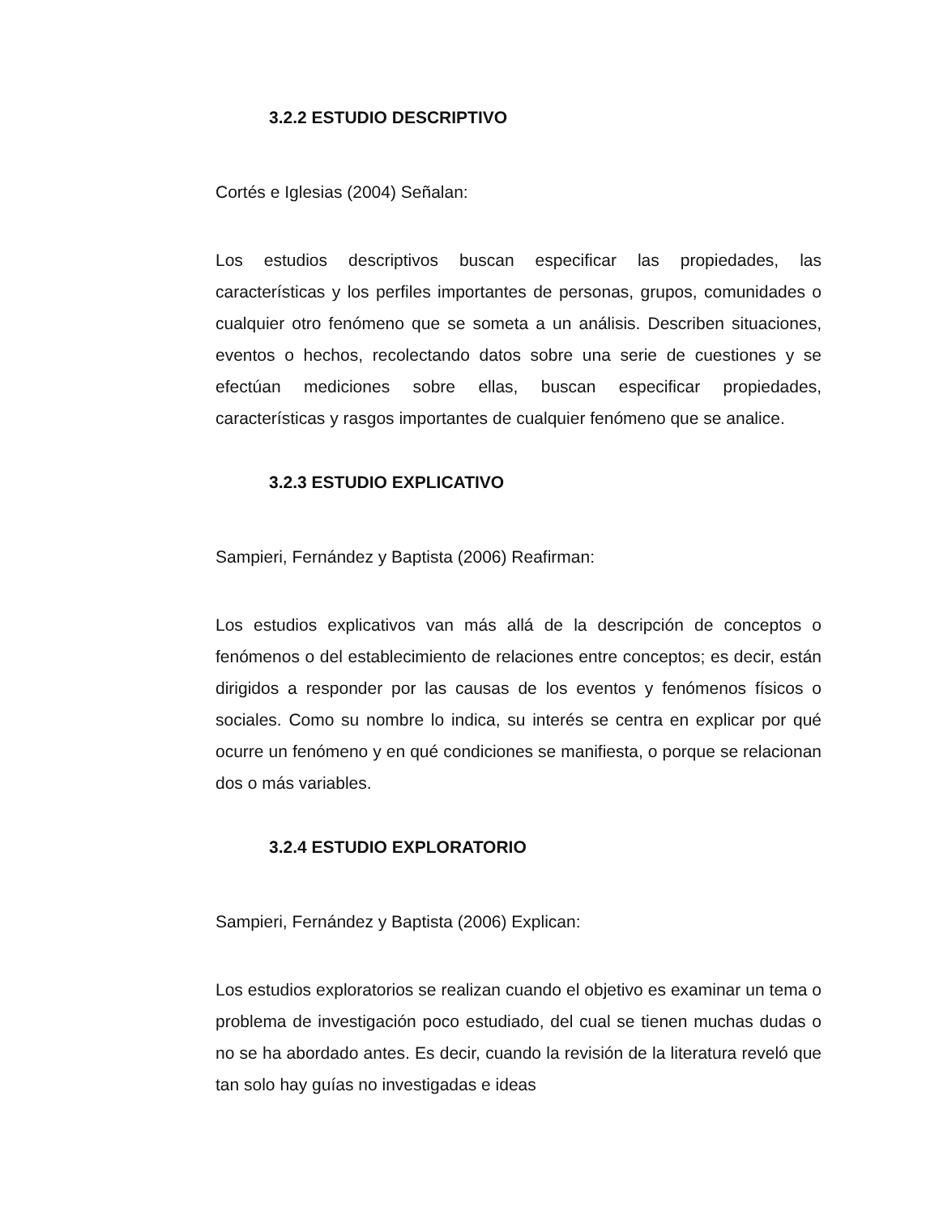3.2.2 ESTUDIO DESCRIPTIVO
Cortés e Iglesias (2004) Señalan:
Los estudios descriptivos buscan especificar las propiedades, las características y los perfiles importantes de personas, grupos, comunidades o cualquier otro fenómeno que se someta a un análisis. Describen situaciones, eventos o hechos, recolectando datos sobre una serie de cuestiones y se efectúan mediciones sobre ellas, buscan especificar propiedades, características y rasgos importantes de cualquier fenómeno que se analice.
3.2.3 ESTUDIO EXPLICATIVO
Sampieri, Fernández y Baptista (2006) Reafirman:
Los estudios explicativos van más allá de la descripción de conceptos o fenómenos o del establecimiento de relaciones entre conceptos; es decir, están dirigidos a responder por las causas de los eventos y fenómenos físicos o sociales. Como su nombre lo indica, su interés se centra en explicar por qué ocurre un fenómeno y en qué condiciones se manifiesta, o porque se relacionan dos o más variables.
3.2.4 ESTUDIO EXPLORATORIO
Sampieri, Fernández y Baptista (2006) Explican:
Los estudios exploratorios se realizan cuando el objetivo es examinar un tema o problema de investigación poco estudiado, del cual se tienen muchas dudas o no se ha abordado antes. Es decir, cuando la revisión de la literatura reveló que tan solo hay guías no investigadas e ideas